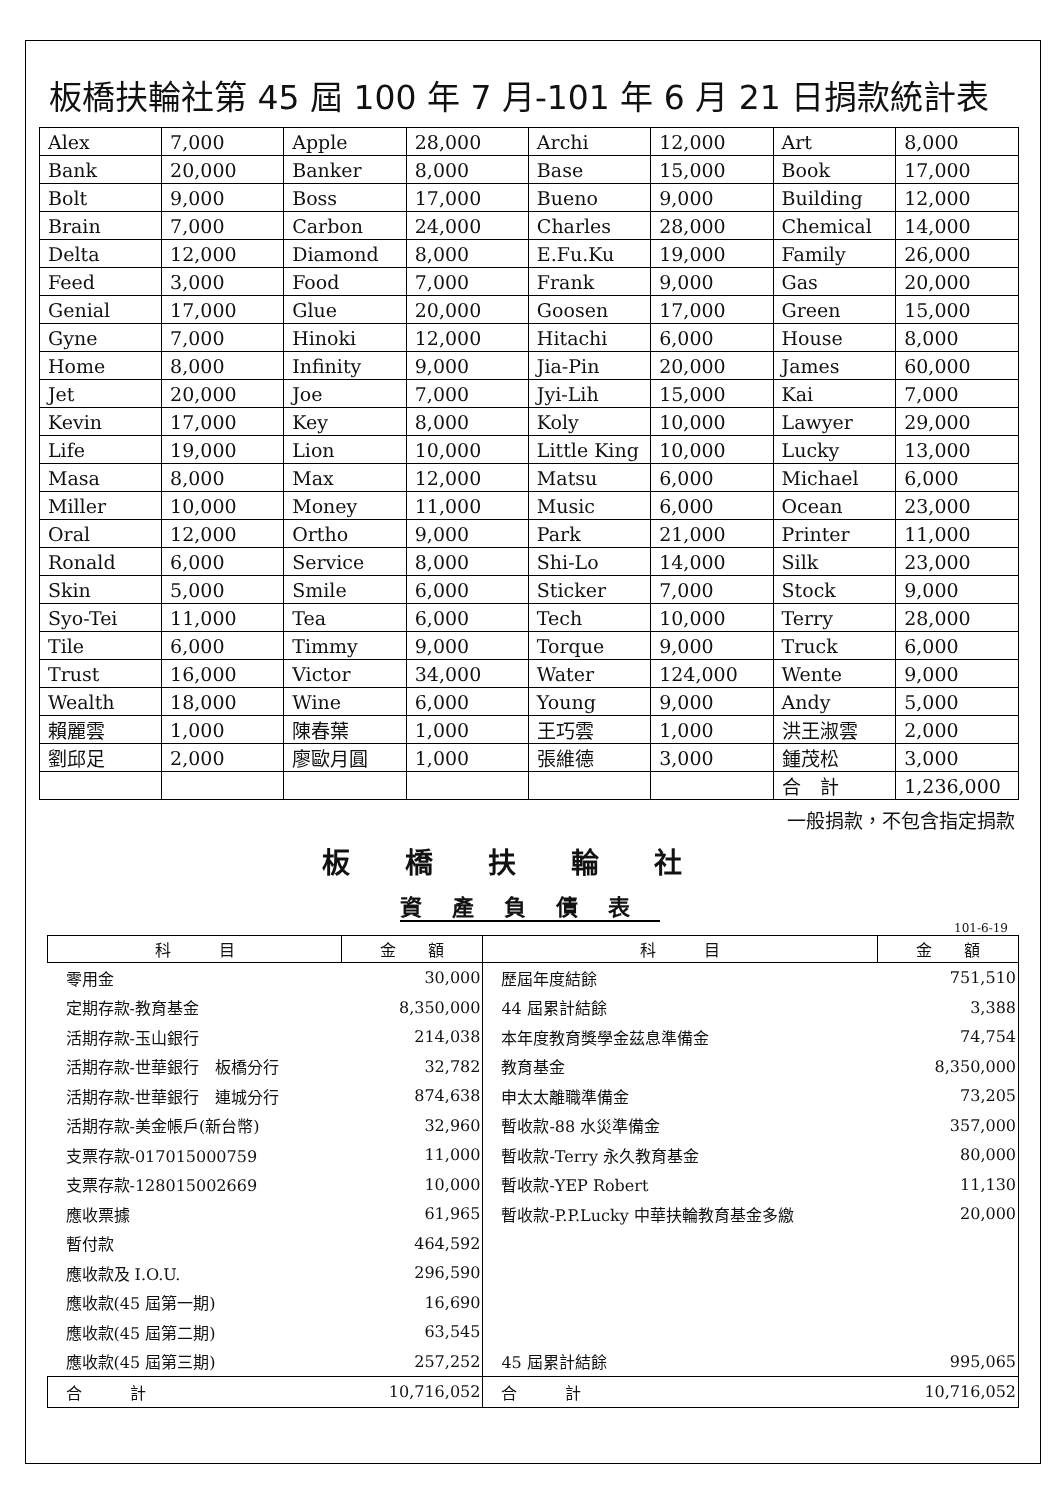板橋扶輪社第 45 屆 100 年 7 月-101 年 6 月 21 日捐款統計表
| Alex | 7,000 | Apple | 28,000 | Archi | 12,000 | Art | 8,000 |
| Bank | 20,000 | Banker | 8,000 | Base | 15,000 | Book | 17,000 |
| Bolt | 9,000 | Boss | 17,000 | Bueno | 9,000 | Building | 12,000 |
| Brain | 7,000 | Carbon | 24,000 | Charles | 28,000 | Chemical | 14,000 |
| Delta | 12,000 | Diamond | 8,000 | E.Fu.Ku | 19,000 | Family | 26,000 |
| Feed | 3,000 | Food | 7,000 | Frank | 9,000 | Gas | 20,000 |
| Genial | 17,000 | Glue | 20,000 | Goosen | 17,000 | Green | 15,000 |
| Gyne | 7,000 | Hinoki | 12,000 | Hitachi | 6,000 | House | 8,000 |
| Home | 8,000 | Infinity | 9,000 | Jia-Pin | 20,000 | James | 60,000 |
| Jet | 20,000 | Joe | 7,000 | Jyi-Lih | 15,000 | Kai | 7,000 |
| Kevin | 17,000 | Key | 8,000 | Koly | 10,000 | Lawyer | 29,000 |
| Life | 19,000 | Lion | 10,000 | Little King | 10,000 | Lucky | 13,000 |
| Masa | 8,000 | Max | 12,000 | Matsu | 6,000 | Michael | 6,000 |
| Miller | 10,000 | Money | 11,000 | Music | 6,000 | Ocean | 23,000 |
| Oral | 12,000 | Ortho | 9,000 | Park | 21,000 | Printer | 11,000 |
| Ronald | 6,000 | Service | 8,000 | Shi-Lo | 14,000 | Silk | 23,000 |
| Skin | 5,000 | Smile | 6,000 | Sticker | 7,000 | Stock | 9,000 |
| Syo-Tei | 11,000 | Tea | 6,000 | Tech | 10,000 | Terry | 28,000 |
| Tile | 6,000 | Timmy | 9,000 | Torque | 9,000 | Truck | 6,000 |
| Trust | 16,000 | Victor | 34,000 | Water | 124,000 | Wente | 9,000 |
| Wealth | 18,000 | Wine | 6,000 | Young | 9,000 | Andy | 5,000 |
| 賴麗雲 | 1,000 | 陳春葉 | 1,000 | 王巧雲 | 1,000 | 洪王淑雲 | 2,000 |
| 劉邱足 | 2,000 | 廖歐月圓 | 1,000 | 張維德 | 3,000 | 鍾茂松 | 3,000 |
| | | | | | | 合 計 | 1,236,000 |
一般捐款，不包含指定捐款
板橋扶輪社
資產負債表
101-6-19
| 科 目 | 金 額 | 科 目 | 金 額 |
| --- | --- | --- | --- |
| 零用金 | 30,000 | 歷屆年度結餘 | 751,510 |
| 定期存款-教育基金 | 8,350,000 | 44 屆累計結餘 | 3,388 |
| 活期存款-玉山銀行 | 214,038 | 本年度教育獎學金茲息準備金 | 74,754 |
| 活期存款-世華銀行 板橋分行 | 32,782 | 教育基金 | 8,350,000 |
| 活期存款-世華銀行 連城分行 | 874,638 | 申太太離職準備金 | 73,205 |
| 活期存款-美金帳戶(新台幣) | 32,960 | 暫收款-88 水災準備金 | 357,000 |
| 支票存款-017015000759 | 11,000 | 暫收款-Terry 永久教育基金 | 80,000 |
| 支票存款-128015002669 | 10,000 | 暫收款-YEP Robert | 11,130 |
| 應收票據 | 61,965 | 暫收款-P.P.Lucky 中華扶輪教育基金多繳 | 20,000 |
| 暫付款 | 464,592 | | |
| 應收款及 I.O.U. | 296,590 | | |
| 應收款(45 屆第一期) | 16,690 | | |
| 應收款(45 屆第二期) | 63,545 | | |
| 應收款(45 屆第三期) | 257,252 | 45 屆累計結餘 | 995,065 |
| 合 計 | 10,716,052 | 合 計 | 10,716,052 |